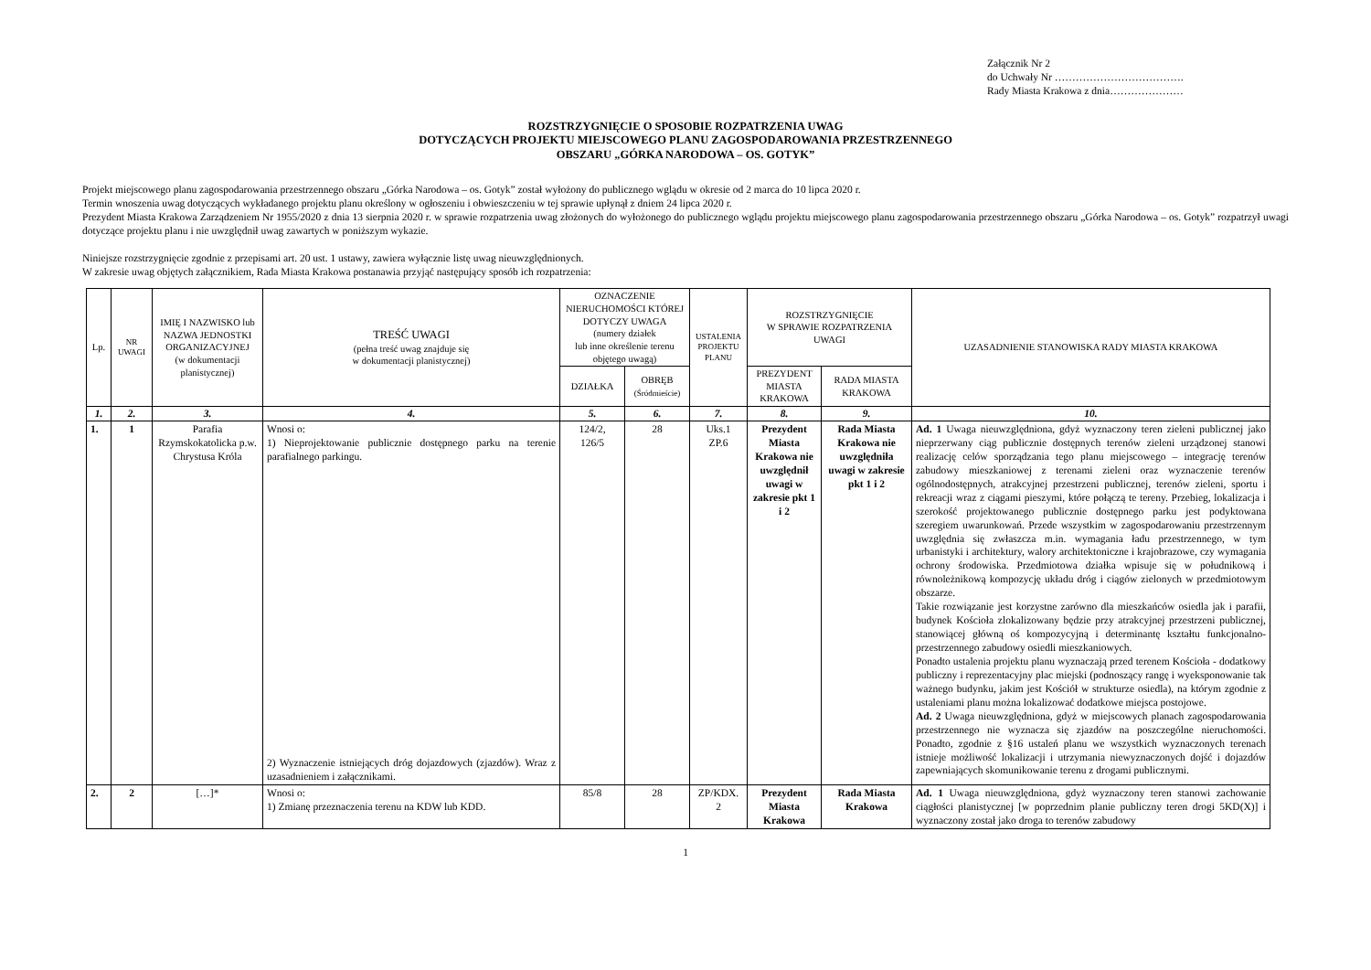Załącznik Nr 2
do Uchwały Nr ……………………………….
Rady Miasta Krakowa z dnia…………………
ROZSTRZYGNIĘCIE O SPOSOBIE ROZPATRZENIA UWAG
DOTYCZĄCYCH PROJEKTU MIEJSCOWEGO PLANU ZAGOSPODAROWANIA PRZESTRZENNEGO
OBSZARU „GÓRKA NARODOWA – OS. GOTYK”
Projekt miejscowego planu zagospodarowania przestrzennego obszaru „Górka Narodowa – os. Gotyk” został wyłożony do publicznego wglądu w okresie od 2 marca do 10 lipca 2020 r.
Termin wnoszenia uwag dotyczących wykładanego projektu planu określony w ogłoszeniu i obwieszczeniu w tej sprawie upłynął z dniem 24 lipca 2020 r.
Prezydent Miasta Krakowa Zarządzeniem Nr 1955/2020 z dnia 13 sierpnia 2020 r. w sprawie rozpatrzenia uwag złożonych do wyłożonego do publicznego wglądu projektu miejscowego planu zagospodarowania przestrzennego obszaru „Górka Narodowa – os. Gotyk” rozpatrzył uwagi dotyczące projektu planu i nie uwzględnił uwag zawartych w poniższym wykazie.
Niniejsze rozstrzygnięcie zgodnie z przepisami art. 20 ust. 1 ustawy, zawiera wyłącznie listę uwag nieuwzględnionych.
W zakresie uwag objętych załącznikiem, Rada Miasta Krakowa postanawia przyjąć następujący sposób ich rozpatrzenia:
| Lp. | NR UWAGI | IMIĘ I NAZWISKO lub NAZWA JEDNOSTKI ORGANIZACYJNEJ (w dokumentacji planistycznej) | TREŚĆ UWAGI (pełna treść uwag znajduje się w dokumentacji planistycznej) | OZNACZENIE NIERUCHOMOŚCI KTÓREJ DOTYCZY UWAGA (numery działek lub inne określenie terenu objętego uwagą) | | USTALENIA PROJEKTU PLANU | ROZSTRZYGNIĘCIE W SPRAWIE ROZPATRZENIA UWAGI | | UZASADNIENIE STANOWISKA RADY MIASTA KRAKOWA |
| --- | --- | --- | --- | --- | --- | --- | --- | --- | --- |
| | | | | DZIAŁKA | OBRĘB (Śródmieście) | | PREZYDENT MIASTA KRAKOWA | RADA MIASTA KRAKOWA | |
| 1. | 2. | 3. | 4. | 5. | 6. | 7. | 8. | 9. | 10. |
| 1. | 1 | Parafia Rzymskokatolicka p.w. Chrystusa Króla | Wnosi o: 1) Nieprojektowanie publicznie dostępnego parku na terenie parafialnego parkingu. 2) Wyznaczenie istniejących dróg dojazdowych (zjazdów). Wraz z uzasadnieniem i załącznikami. | 124/2, 126/5 | 28 | Uks.1 ZP.6 | Prezydent Miasta Krakowa nie uwzględnił uwagi w zakresie pkt 1 i 2 | Rada Miasta Krakowa nie uwzględniła uwagi w zakresie pkt 1 i 2 | Ad. 1 Uwaga nieuwzględniona, gdyż wyznaczony teren zieleni publicznej jako nieprzerwany ciąg publicznie dostępnych terenów zieleni urządzonej stanowi realizację celów sporządzania tego planu miejscowego – integrację terenów zabudowy mieszkaniowej z terenami zieleni oraz wyznaczenie terenów ogólnodostępnych, atrakcyjnej przestrzeni publicznej, terenów zieleni, sportu i rekreacji wraz z ciągami pieszymi, które połączą te tereny. Przebieg, lokalizacja i szerokość projektowanego publicznie dostępnego parku jest podyktowana szeregiem uwarunkowań. Przede wszystkim w zagospodarowaniu przestrzennym uwzględnia się zwłaszcza m.in. wymagania ładu przestrzennego, w tym urbanistyki i architektury, walory architektoniczne i krajobrazowe, czy wymagania ochrony środowiska. Przedmiotowa działka wpisuje się w południkową i równoleżnikową kompozycję układu dróg i ciągów zielonych w przedmiotowym obszarze. Takie rozwiązanie jest korzystne zarówno dla mieszkańców osiedla jak i parafii, budynek Kościoła zlokalizowany będzie przy atrakcyjnej przestrzeni publicznej, stanowiącej główną oś kompozycyjną i determinantę kształtu funkcjonalno-przestrzennego zabudowy osiedli mieszkaniowych. Ponadto ustalenia projektu planu wyznaczają przed terenem Kościoła - dodatkowy publiczny i reprezentacyjny plac miejski (podnoszący rangę i wyeksponowanie tak ważnego budynku, jakim jest Kościół w strukturze osiedla), na którym zgodnie z ustaleniami planu można lokalizować dodatkowe miejsca postojowe. Ad. 2 Uwaga nieuwzględniona, gdyż w miejscowych planach zagospodarowania przestrzennego nie wyznacza się zjazdów na poszczególne nieruchomości. Ponadto, zgodnie z §16 ustaleń planu we wszystkich wyznaczonych terenach istnieje możliwość lokalizacji i utrzymania niewyznaczonych dojść i dojazdów zapewniających skomunikowanie terenu z drogami publicznymi. |
| 2. | 2 | […]* | Wnosi o: 1) Zmianę przeznaczenia terenu na KDW lub KDD. | 85/8 | 28 | ZP/KDX. 2 | Prezydent Miasta Krakowa | Rada Miasta Krakowa | Ad. 1 Uwaga nieuwzględniona, gdyż wyznaczony teren stanowi zachowanie ciągłości planistycznej [w poprzednim planie publiczny teren drogi 5KD(X)] i wyznaczony został jako droga to terenów zabudowy |
1